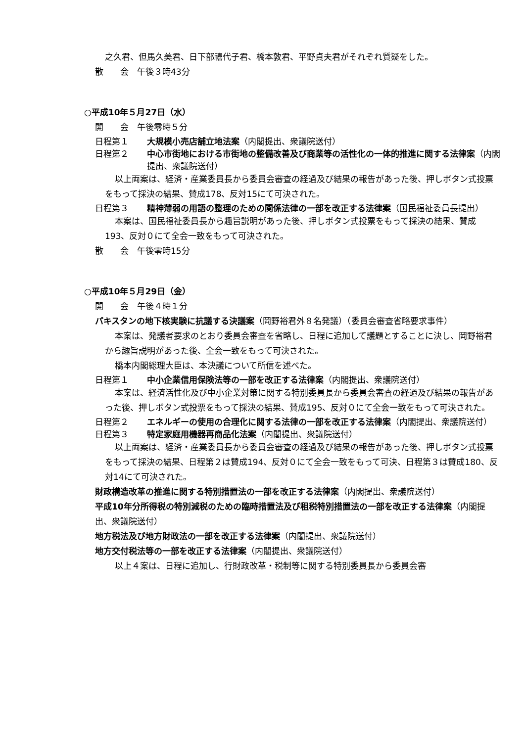之久君、但馬久美君、日下部禧代子君、橋本敦君、平野貞夫君がそれぞれ質疑をした。
散　　会　午後３時43分
○平成10年５月27日（水）
開　　会　午後零時５分
日程第１ 大規模小売店舗立地法案（内閣提出、衆議院送付）
日程第２ 中心市街地における市街地の整備改善及び商業等の活性化の一体的推進に関する法律案（内閣提出、衆議院送付）
以上両案は、経済・産業委員長から委員会審査の経過及び結果の報告があった後、押しボタン式投票をもって採決の結果、賛成178、反対15にて可決された。
日程第３ 精神薄弱の用語の整理のための関係法律の一部を改正する法律案（国民福祉委員長提出）
本案は、国民福祉委員長から趣旨説明があった後、押しボタン式投票をもって採決の結果、賛成193、反対０にて全会一致をもって可決された。
散　　会　午後零時15分
○平成10年５月29日（金）
開　　会　午後４時１分
パキスタンの地下核実験に抗議する決議案（岡野裕君外８名発議）（委員会審査省略要求事件）
本案は、発議者要求のとおり委員会審査を省略し、日程に追加して議題とすることに決し、岡野裕君から趣旨説明があった後、全会一致をもって可決された。
橋本内閣総理大臣は、本決議について所信を述べた。
日程第１ 中小企業信用保険法等の一部を改正する法律案（内閣提出、衆議院送付）
本案は、経済活性化及び中小企業対策に関する特別委員長から委員会審査の経過及び結果の報告があった後、押しボタン式投票をもって採決の結果、賛成195、反対０にて全会一致をもって可決された。
日程第２ エネルギーの使用の合理化に関する法律の一部を改正する法律案（内閣提出、衆議院送付）
日程第３ 特定家庭用機器再商品化法案（内閣提出、衆議院送付）
以上両案は、経済・産業委員長から委員会審査の経過及び結果の報告があった後、押しボタン式投票をもって採決の結果、日程第２は賛成194、反対０にて全会一致をもって可決、日程第３は賛成180、反対14にて可決された。
財政構造改革の推進に関する特別措置法の一部を改正する法律案（内閣提出、衆議院送付）
平成10年分所得税の特別減税のための臨時措置法及び租税特別措置法の一部を改正する法律案（内閣提出、衆議院送付）
地方税法及び地方財政法の一部を改正する法律案（内閣提出、衆議院送付）
地方交付税法等の一部を改正する法律案（内閣提出、衆議院送付）
以上４案は、日程に追加し、行財政改革・税制等に関する特別委員長から委員会審